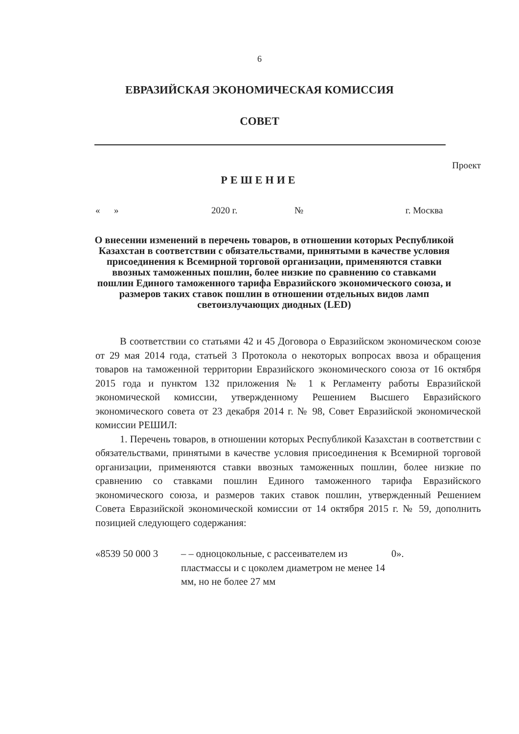6
ЕВРАЗИЙСКАЯ ЭКОНОМИЧЕСКАЯ КОМИССИЯ
СОВЕТ
Проект
РЕШЕНИЕ
« » 2020 г. № г. Москва
О внесении изменений в перечень товаров, в отношении которых Республикой Казахстан в соответствии с обязательствами, принятыми в качестве условия присоединения к Всемирной торговой организации, применяются ставки ввозных таможенных пошлин, более низкие по сравнению со ставками пошлин Единого таможенного тарифа Евразийского экономического союза, и размеров таких ставок пошлин в отношении отдельных видов ламп светоизлучающих диодных (LED)
В соответствии со статьями 42 и 45 Договора о Евразийском экономическом союзе от 29 мая 2014 года, статьей 3 Протокола о некоторых вопросах ввоза и обращения товаров на таможенной территории Евразийского экономического союза от 16 октября 2015 года и пунктом 132 приложения № 1 к Регламенту работы Евразийской экономической комиссии, утвержденному Решением Высшего Евразийского экономического совета от 23 декабря 2014 г. № 98, Совет Евразийской экономической комиссии РЕШИЛ:
1. Перечень товаров, в отношении которых Республикой Казахстан в соответствии с обязательствами, принятыми в качестве условия присоединения к Всемирной торговой организации, применяются ставки ввозных таможенных пошлин, более низкие по сравнению со ставками пошлин Единого таможенного тарифа Евразийского экономического союза, и размеров таких ставок пошлин, утвержденный Решением Совета Евразийской экономической комиссии от 14 октября 2015 г. № 59, дополнить позицией следующего содержания:
«8539 50 000 3 – – одноцокольные, с рассеивателем из пластмассы и с цоколем диаметром не менее 14 мм, но не более 27 мм
0».